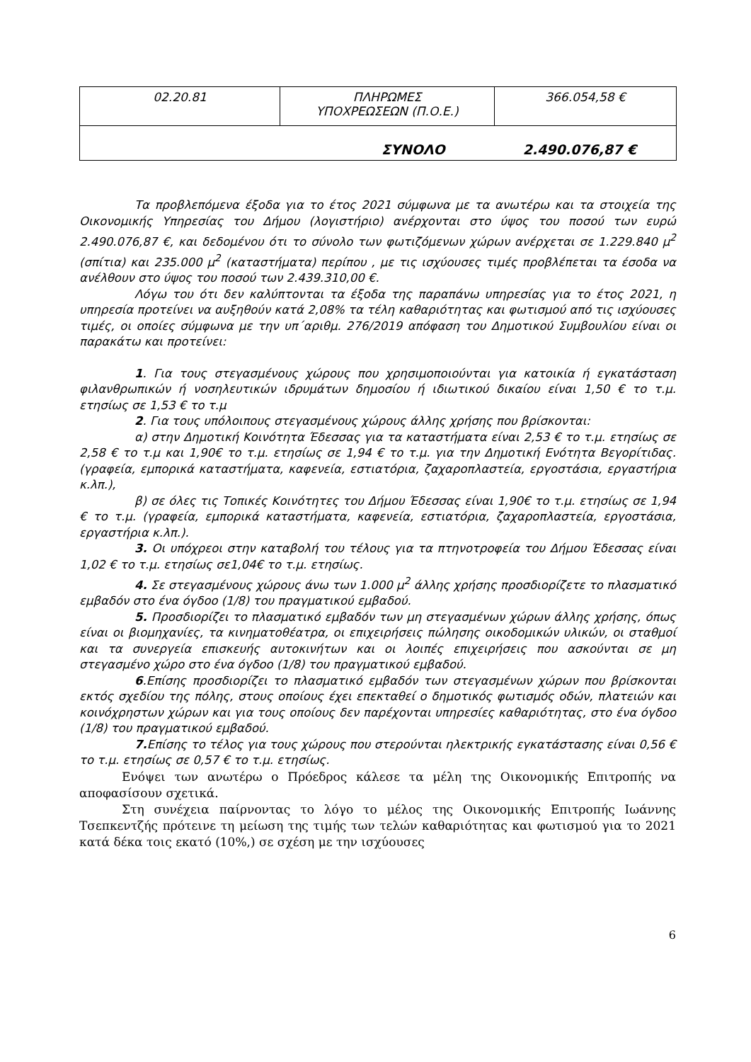| 02.20.81 | ΠΛΗΡΩΜΕΣ ΥΠΟΧΡΕΩΣΕΩΝ (Π.Ο.Ε.) | 366.054,58 € |
| ΣΥΝΟΛΟ 2.490.076,87 € | | |
Τα προβλεπόμενα έξοδα για το έτος 2021 σύμφωνα με τα ανωτέρω και τα στοιχεία της Οικονομικής Υπηρεσίας του Δήμου (λογιστήριο) ανέρχονται στο ύψος του ποσού των ευρώ 2.490.076,87 €, και δεδομένου ότι το σύνολο των φωτιζόμενων χώρων ανέρχεται σε 1.229.840 μ<sup>2</sup> (σπίτια) και 235.000 μ<sup>2</sup> (καταστήματα) περίπου , με τις ισχύουσες τιμές προβλέπεται τα έσοδα να ανέλθουν στο ύψος του ποσού των 2.439.310,00 €.
Λόγω του ότι δεν καλύπτονται τα έξοδα της παραπάνω υπηρεσίας για το έτος 2021, η υπηρεσία προτείνει να αυξηθούν κατά 2,08% τα τέλη καθαριότητας και φωτισμού από τις ισχύουσες τιμές, οι οποίες σύμφωνα με την υπ΄αριθμ. 276/2019 απόφαση του Δημοτικού Συμβουλίου είναι οι παρακάτω και προτείνει:
1. Για τους στεγασμένους χώρους που χρησιμοποιούνται για κατοικία ή εγκατάσταση φιλανθρωπικών ή νοσηλευτικών ιδρυμάτων δημοσίου ή ιδιωτικού δικαίου είναι 1,50 € το τ.μ. ετησίως σε 1,53 € το τ.μ
2. Για τους υπόλοιπους στεγασμένους χώρους άλλης χρήσης που βρίσκονται:
α) στην Δημοτική Κοινότητα Έδεσσας για τα καταστήματα είναι 2,53 € το τ.μ. ετησίως σε 2,58 € το τ.μ και 1,90€ το τ.μ. ετησίως σε 1,94 € το τ.μ. για την Δημοτική Ενότητα Βεγορίτιδας. (γραφεία, εμπορικά καταστήματα, καφενεία, εστιατόρια, ζαχαροπλαστεία, εργοστάσια, εργαστήρια κ.λπ.),
β) σε όλες τις Τοπικές Κοινότητες του Δήμου Έδεσσας είναι 1,90€ το τ.μ. ετησίως σε 1,94 € το τ.μ. (γραφεία, εμπορικά καταστήματα, καφενεία, εστιατόρια, ζαχαροπλαστεία, εργοστάσια, εργαστήρια κ.λπ.).
3. Οι υπόχρεοι στην καταβολή του τέλους για τα πτηνοτροφεία του Δήμου Έδεσσας είναι 1,02 € το τ.μ. ετησίως σε1,04€ το τ.μ. ετησίως.
4. Σε στεγασμένους χώρους άνω των 1.000 μ<sup>2</sup> άλλης χρήσης προσδιορίζετε το πλασματικό εμβαδόν στο ένα όγδοο (1/8) του πραγματικού εμβαδού.
5. Προσδιορίζει το πλασματικό εμβαδόν των μη στεγασμένων χώρων άλλης χρήσης, όπως είναι οι βιομηχανίες, τα κινηματοθέατρα, οι επιχειρήσεις πώλησης οικοδομικών υλικών, οι σταθμοί και τα συνεργεία επισκευής αυτοκινήτων και οι λοιπές επιχειρήσεις που ασκούνται σε μη στεγασμένο χώρο στο ένα όγδοο (1/8) του πραγματικού εμβαδού.
6.Επίσης προσδιορίζει το πλασματικό εμβαδόν των στεγασμένων χώρων που βρίσκονται εκτός σχεδίου της πόλης, στους οποίους έχει επεκταθεί ο δημοτικός φωτισμός οδών, πλατειών και κοινόχρηστων χώρων και για τους οποίους δεν παρέχονται υπηρεσίες καθαριότητας, στο ένα όγδοο (1/8) του πραγματικού εμβαδού.
7. Επίσης το τέλος για τους χώρους που στερούνται ηλεκτρικής εγκατάστασης είναι 0,56 € το τ.μ. ετησίως σε 0,57 € το τ.μ. ετησίως.
Ενόψει των ανωτέρω ο Πρόεδρος κάλεσε τα μέλη της Οικονομικής Επιτροπής να αποφασίσουν σχετικά.
Στη συνέχεια παίρνοντας το λόγο το μέλος της Οικονομικής Επιτροπής Ιωάννης Τσεπκεντζής πρότεινε τη μείωση της τιμής των τελών καθαριότητας και φωτισμού για το 2021 κατά δέκα τοις εκατό (10%,) σε σχέση με την ισχύουσες
6